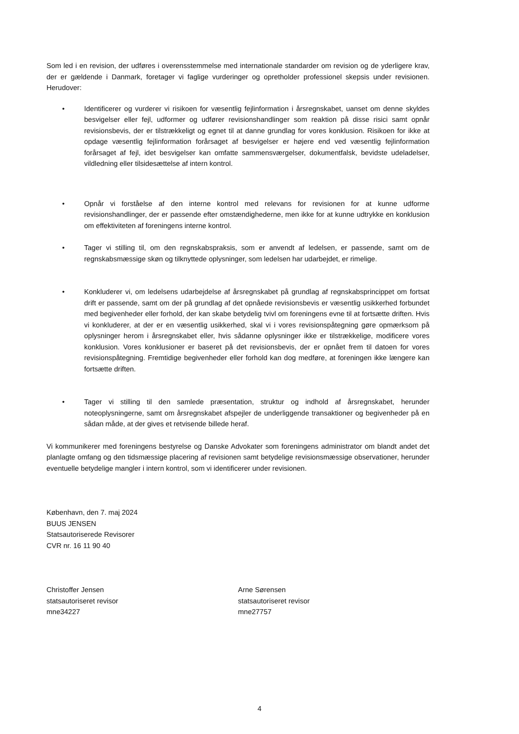Som led i en revision, der udføres i overensstemmelse med internationale standarder om revision og de yderligere krav, der er gældende i Danmark, foretager vi faglige vurderinger og opretholder professionel skepsis under revisionen. Herudover:
• Identificerer og vurderer vi risikoen for væsentlig fejlinformation i årsregnskabet, uanset om denne skyldes besvigelser eller fejl, udformer og udfører revisionshandlinger som reaktion på disse risici samt opnår revisionsbevis, der er tilstrækkeligt og egnet til at danne grundlag for vores konklusion. Risikoen for ikke at opdage væsentlig fejlinformation forårsaget af besvigelser er højere end ved væsentlig fejlinformation forårsaget af fejl, idet besvigelser kan omfatte sammensværgelser, dokumentfalsk, bevidste udeladelser, vildledning eller tilsidesættelse af intern kontrol.
• Opnår vi forståelse af den interne kontrol med relevans for revisionen for at kunne udforme revisionshandlinger, der er passende efter omstændighederne, men ikke for at kunne udtrykke en konklusion om effektiviteten af foreningens interne kontrol.
• Tager vi stilling til, om den regnskabspraksis, som er anvendt af ledelsen, er passende, samt om de regnskabsmæssige skøn og tilknyttede oplysninger, som ledelsen har udarbejdet, er rimelige.
• Konkluderer vi, om ledelsens udarbejdelse af årsregnskabet på grundlag af regnskabsprincippet om fortsat drift er passende, samt om der på grundlag af det opnåede revisionsbevis er væsentlig usikkerhed forbundet med begivenheder eller forhold, der kan skabe betydelig tvivl om foreningens evne til at fortsætte driften. Hvis vi konkluderer, at der er en væsentlig usikkerhed, skal vi i vores revisionspåtegning gøre opmærksom på oplysninger herom i årsregnskabet eller, hvis sådanne oplysninger ikke er tilstrækkelige, modificere vores konklusion. Vores konklusioner er baseret på det revisionsbevis, der er opnået frem til datoen for vores revisionspåtegning. Fremtidige begivenheder eller forhold kan dog medføre, at foreningen ikke længere kan fortsætte driften.
• Tager vi stilling til den samlede præsentation, struktur og indhold af årsregnskabet, herunder noteoplysningerne, samt om årsregnskabet afspejler de underliggende transaktioner og begivenheder på en sådan måde, at der gives et retvisende billede heraf.
Vi kommunikerer med foreningens bestyrelse og Danske Advokater som foreningens administrator om blandt andet det planlagte omfang og den tidsmæssige placering af revisionen samt betydelige revisionsmæssige observationer, herunder eventuelle betydelige mangler i intern kontrol, som vi identificerer under revisionen.
København, den 7. maj 2024
BUUS JENSEN
Statsautoriserede Revisorer
CVR nr. 16 11 90 40
Christoffer Jensen
statsautoriseret revisor
mne34227
Arne Sørensen
statsautoriseret revisor
mne27757
4